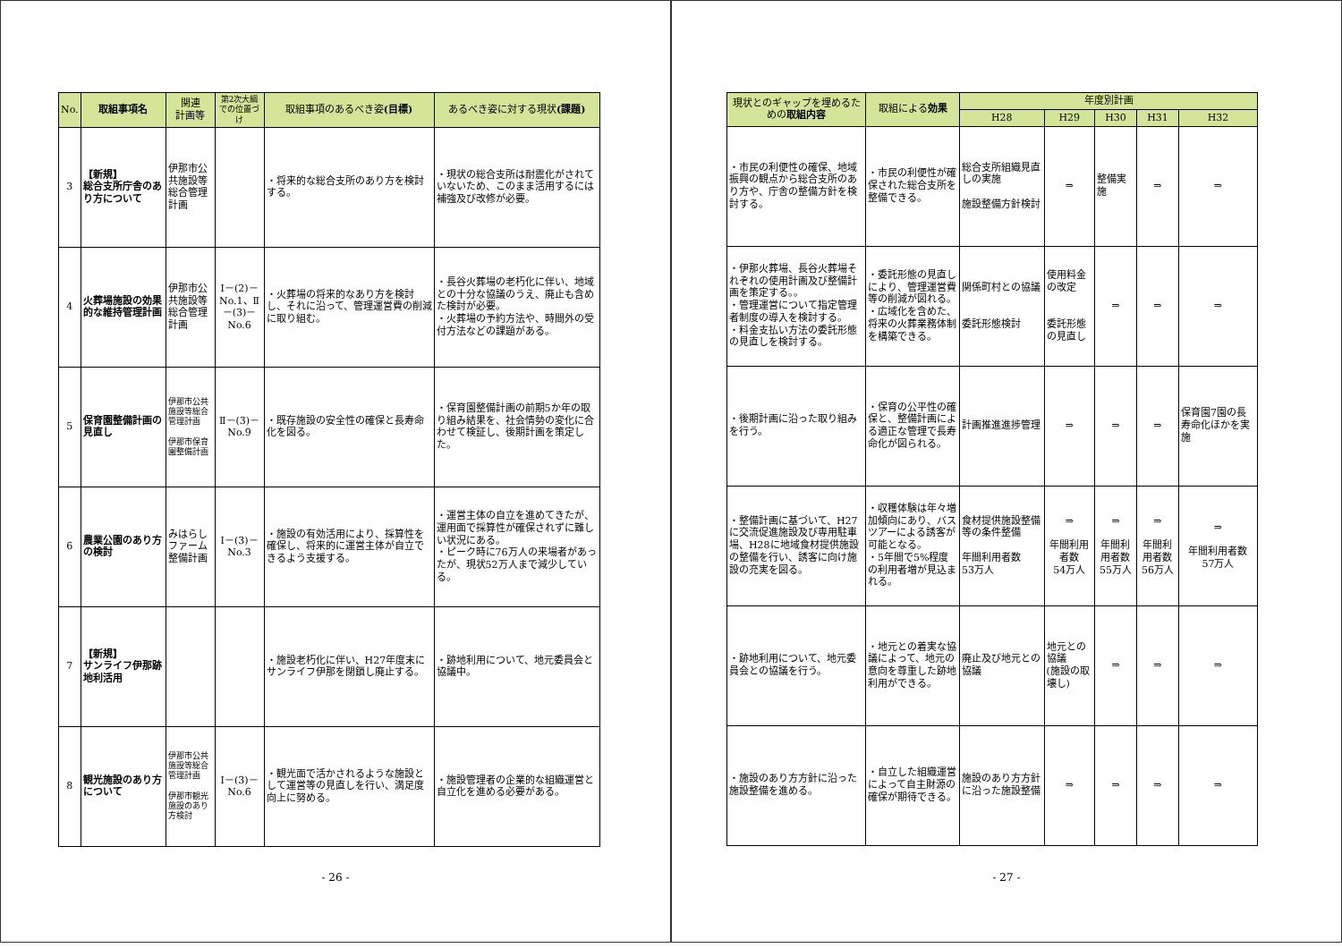| No. | 取組事項名 | 関連 計画等 | 第2次大綱での位置づけ | 取組事項のあるべき姿 (目標) | あるべき姿に対する現状 (課題) |
| --- | --- | --- | --- | --- | --- |
| 3 | 【新規】 総合支所庁舎のあり方について | 伊那市公共施設等総合管理計画 | | ・将来的な総合支所のあり方を検討する。 | ・現状の総合支所は耐震化がされていないため、このまま活用するには補強及び改修が必要。 |
| 4 | 火葬場施設の効果的な維持管理計画 | 伊那市公共施設等総合管理計画 | Ⅰ－(2)－No.1、Ⅱ－(3)－No.6 | ・火葬場の将来的なあり方を検討し、それに沿って、管理運営費の削減に取り組む。 | ・長谷火葬場の老朽化に伴い、地域との十分な協議のうえ、廃止も含めた検討が必要。 ・火葬場の予約方法や、時間外の受付方法などの課題がある。 |
| 5 | 保育園整備計画の見直し | 伊那市公共施設等総合管理計画 伊那市保育園整備計画 | Ⅱ－(3)－No.9 | ・既存施設の安全性の確保と長寿命化を図る。 | ・保育園整備計画の前期5か年の取り組み結果を、社会情勢の変化に合わせて検証し、後期計画を策定した。 |
| 6 | 農業公園のあり方の検討 | みはらしファーム整備計画 | Ⅰ－(3)－No.3 | ・施設の有効活用により、採算性を確保し、将来的に運営主体が自立できるよう支援する。 | ・運営主体の自立を進めてきたが、運用面で採算性が確保されずに難しい状況にある。 ・ピーク時に76万人の来場者があったが、現状52万人まで減少している。 |
| 7 | 【新規】 サンライフ伊那跡地利活用 | | | ・施設老朽化に伴い、H27年度末にサンライフ伊那を閉鎖し廃止する。 | ・跡地利用について、地元委員会と協議中。 |
| 8 | 観光施設のあり方について | 伊那市公共施設等総合管理計画 伊那市観光施設のあり方検討 | Ⅰ－(3)－No.6 | ・観光面で活かされるような施設として運営等の見直しを行い、満足度向上に努める。 | ・施設管理者の企業的な組織運営と自立化を進める必要がある。 |
- 26 -
| 現状とのギャップを埋めるための 取組内容 | 取組による 効果 | 年度別計画 | | | | |
| --- | --- | --- | --- | --- | --- | --- |
| | | H28 | H29 | H30 | H31 | H32 |
| ・市民の利便性の確保、地域振興の観点から総合支所のあり方や、庁舎の整備方針を検討する。 | ・市民の利便性が確保された総合支所を整備できる。 | 総合支所組織見直しの実施 施設整備方針検討 | ⇒ | 整備実施 | ⇒ | ⇒ |
| ・伊那火葬場、長谷火葬場それぞれの使用計画及び整備計画を策定する。。 ・管理運営について指定管理者制度の導入を検討する。 ・料金支払い方法の委託形態の見直しを検討する。 | ・委託形態の見直しにより、管理運営費等の削減が図れる。 ・広域化を含めた、将来の火葬業務体制を構築できる。 | 関係町村との協議 委託形態検討 | 使用料金の改定 委託形態の見直し | ⇒ | ⇒ | ⇒ |
| ・後期計画に沿った取り組みを行う。 | ・保育の公平性の確保と、整備計画による適正な管理で長寿命化が図られる。 | 計画推進進捗管理 | ⇒ | ⇒ | ⇒ | 保育園7園の長寿命化ほかを実施 |
| ・整備計画に基づいて、H27に交流促進施設及び専用駐車場、H28に地域食材提供施設の整備を行い、誘客に向け施設の充実を図る。 | ・収穫体験は年々増加傾向にあり、バスツアーによる誘客が可能となる。 ・5年間で5%程度の利用者増が見込まれる。 | 食材提供施設整備等の条件整備 年間利用者数 53万人 | ⇒ 年間利用者数 54万人 | ⇒ 年間利用者数 55万人 | ⇒ 年間利用者数 56万人 | ⇒ 年間利用者数 57万人 |
| ・跡地利用について、地元委員会との協議を行う。 | ・地元との着実な協議によって、地元の意向を尊重した跡地利用ができる。 | 廃止及び地元との協議 | 地元との協議 (施設の取壊し) | ⇒ | ⇒ | ⇒ |
| ・施設のあり方方針に沿った施設整備を進める。 | ・自立した組織運営によって自主財源の確保が期待できる。 | 施設のあり方方針に沿った施設整備 | ⇒ | ⇒ | ⇒ | ⇒ |
- 27 -